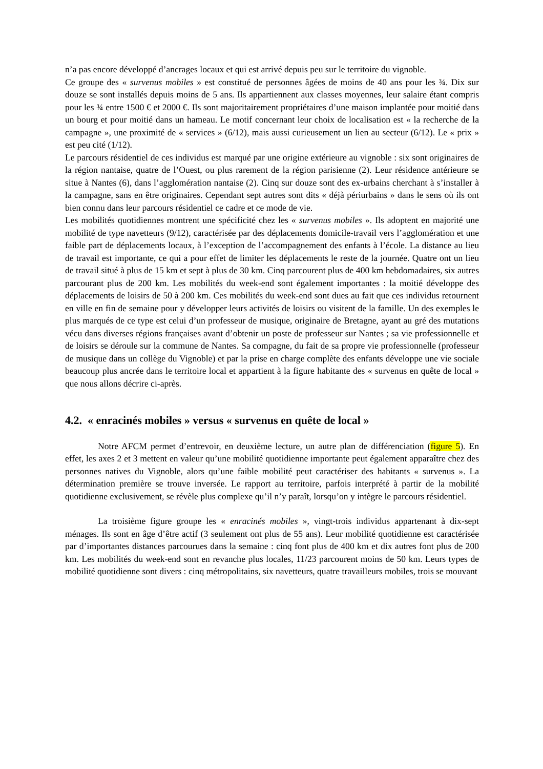n’a pas encore développé d’ancrages locaux et qui est arrivé depuis peu sur le territoire du vignoble.
Ce groupe des « survenus mobiles » est constitué de personnes âgées de moins de 40 ans pour les ¾. Dix sur douze se sont installés depuis moins de 5 ans. Ils appartiennent aux classes moyennes, leur salaire étant compris pour les ¾ entre 1500 € et 2000 €. Ils sont majoritairement propriétaires d’une maison implantée pour moitié dans un bourg et pour moitié dans un hameau. Le motif concernant leur choix de localisation est « la recherche de la campagne », une proximité de « services » (6/12), mais aussi curieusement un lien au secteur (6/12). Le « prix » est peu cité (1/12).
Le parcours résidentiel de ces individus est marqué par une origine extérieure au vignoble : six sont originaires de la région nantaise, quatre de l’Ouest, ou plus rarement de la région parisienne (2). Leur résidence antérieure se situe à Nantes (6), dans l’agglomération nantaise (2). Cinq sur douze sont des ex-urbains cherchant à s’installer à la campagne, sans en être originaires. Cependant sept autres sont dits « déjà périurbains » dans le sens où ils ont bien connu dans leur parcours résidentiel ce cadre et ce mode de vie.
Les mobilités quotidiennes montrent une spécificité chez les « survenus mobiles ». Ils adoptent en majorité une mobilité de type navetteurs (9/12), caractérisée par des déplacements domicile-travail vers l’agglomération et une faible part de déplacements locaux, à l’exception de l’accompagnement des enfants à l’école. La distance au lieu de travail est importante, ce qui a pour effet de limiter les déplacements le reste de la journée. Quatre ont un lieu de travail situé à plus de 15 km et sept à plus de 30 km. Cinq parcourent plus de 400 km hebdomadaires, six autres parcourant plus de 200 km. Les mobilités du week-end sont également importantes : la moitié développe des déplacements de loisirs de 50 à 200 km. Ces mobilités du week-end sont dues au fait que ces individus retournent en ville en fin de semaine pour y développer leurs activités de loisirs ou visitent de la famille. Un des exemples le plus marqués de ce type est celui d’un professeur de musique, originaire de Bretagne, ayant au gré des mutations vécu dans diverses régions françaises avant d’obtenir un poste de professeur sur Nantes ; sa vie professionnelle et de loisirs se déroule sur la commune de Nantes. Sa compagne, du fait de sa propre vie professionnelle (professeur de musique dans un collège du Vignoble) et par la prise en charge complète des enfants développe une vie sociale beaucoup plus ancrée dans le territoire local et appartient à la figure habitante des « survenus en quête de local » que nous allons décrire ci-après.
4.2. « enracinés mobiles » versus « survenus en quête de local »
Notre AFCM permet d’entrevoir, en deuxième lecture, un autre plan de différenciation (figure 5). En effet, les axes 2 et 3 mettent en valeur qu’une mobilité quotidienne importante peut également apparaître chez des personnes natives du Vignoble, alors qu’une faible mobilité peut caractériser des habitants « survenus ». La détermination première se trouve inversée. Le rapport au territoire, parfois interprété à partir de la mobilité quotidienne exclusivement, se révèle plus complexe qu’il n’y paraît, lorsqu’on y intègre le parcours résidentiel.
La troisième figure groupe les « enracinés mobiles », vingt-trois individus appartenant à dix-sept ménages. Ils sont en âge d’être actif (3 seulement ont plus de 55 ans). Leur mobilité quotidienne est caractérisée par d’importantes distances parcourues dans la semaine : cinq font plus de 400 km et dix autres font plus de 200 km. Les mobilités du week-end sont en revanche plus locales, 11/23 parcourent moins de 50 km. Leurs types de mobilité quotidienne sont divers : cinq métropolitains, six navetteurs, quatre travailleurs mobiles, trois se mouvant